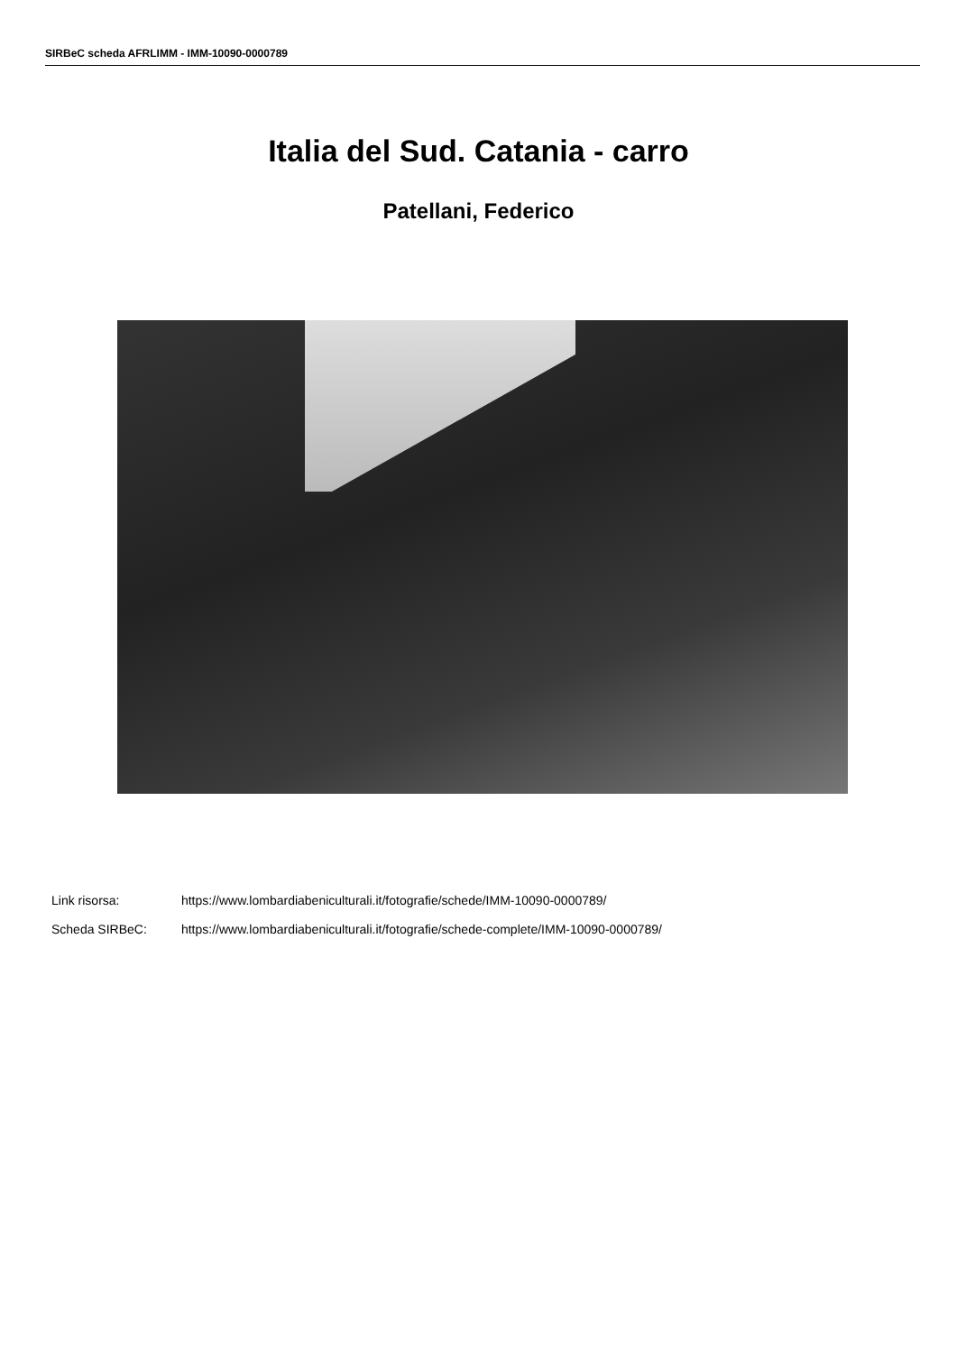SIRBeC scheda AFRLIMM - IMM-10090-0000789
Italia del Sud. Catania - carro
Patellani, Federico
Link risorsa: https://www.lombardiabeniculturali.it/fotografie/schede/IMM-10090-0000789/
Scheda SIRBeC: https://www.lombardiabeniculturali.it/fotografie/schede-complete/IMM-10090-0000789/